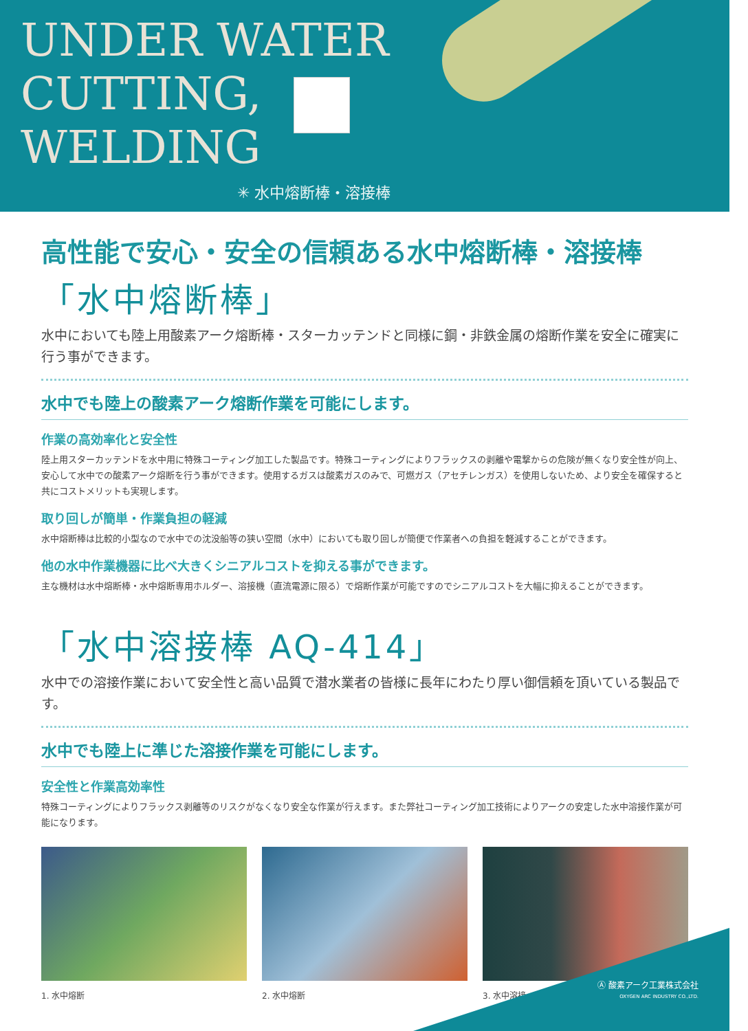UNDER WATER CUTTING, WELDING
✳ 水中熔断棒・溶接棒
高性能で安心・安全の信頼ある水中熔断棒・溶接棒
「水中熔断棒」
水中においても陸上用酸素アーク熔断棒・スターカッテンドと同様に鋼・非鉄金属の熔断作業を安全に確実に行う事ができます。
水中でも陸上の酸素アーク熔断作業を可能にします。
作業の高効率化と安全性
陸上用スターカッテンドを水中用に特殊コーティング加工した製品です。特殊コーティングによりフラックスの剥離や電撃からの危険が無くなり安全性が向上、安心して水中での酸素アーク熔断を行う事ができます。使用するガスは酸素ガスのみで、可燃ガス（アセチレンガス）を使用しないため、より安全を確保すると共にコストメリットも実現します。
取り回しが簡単・作業負担の軽減
水中熔断棒は比較的小型なので水中での沈没船等の狭い空間（水中）においても取り回しが簡便で作業者への負担を軽減することができます。
他の水中作業機器に比べ大きくシニアルコストを抑える事ができます。
主な機材は水中熔断棒・水中熔断専用ホルダー、溶接機（直流電源に限る）で熔断作業が可能ですのでシニアルコストを大幅に抑えることができます。
「水中溶接棒 AQ-414」
水中での溶接作業において安全性と高い品質で潜水業者の皆様に長年にわたり厚い御信頼を頂いている製品です。
水中でも陸上に準じた溶接作業を可能にします。
安全性と作業高効率性
特殊コーティングによりフラックス剥離等のリスクがなくなり安全な作業が行えます。また弊社コーティング加工技術によりアークの安定した水中溶接作業が可能になります。
1. 水中熔断 2. 水中熔断 3. 水中溶接
Ⓐ 酸素アーク工業株式会社
OXYGEN ARC INDUSTRY CO.,LTD.